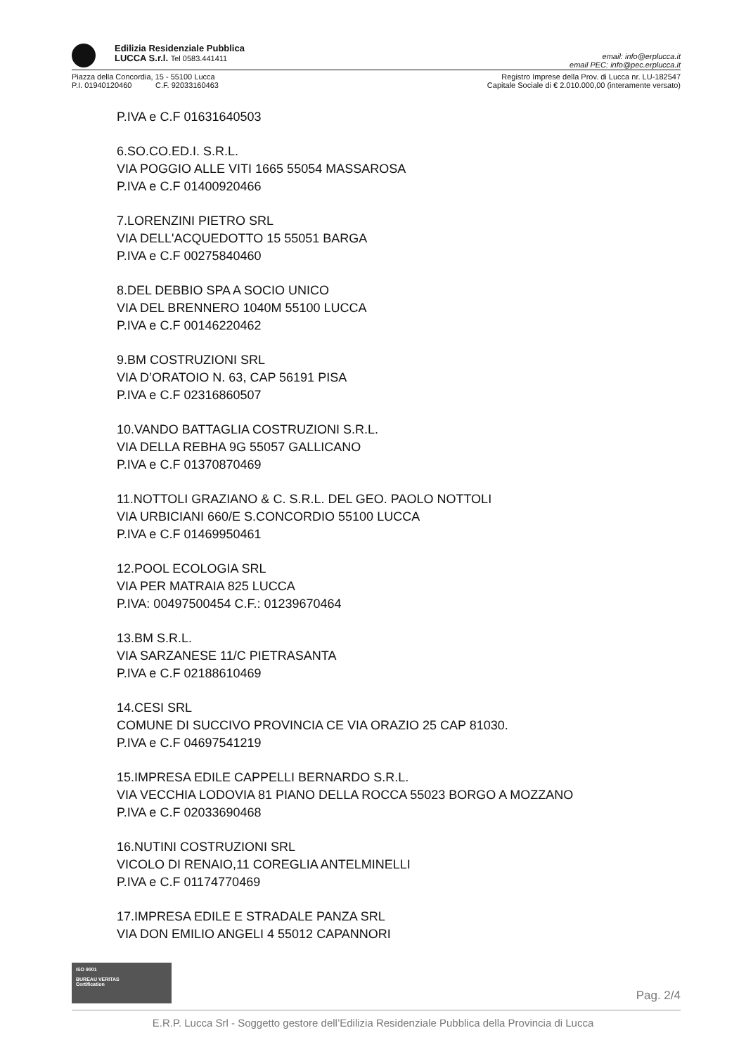Edilizia Residenziale Pubblica
LUCCA S.r.l. Tel 0583.441411
email: info@erplucca.it
email PEC: info@pec.erplucca.it
Piazza della Concordia, 15 - 55100 Lucca
P.I. 01940120460 C.F. 92033160463
Registro Imprese della Prov. di Lucca nr. LU-182547
Capitale Sociale di € 2.010.000,00 (interamente versato)
P.IVA e C.F 01631640503
6.SO.CO.ED.I. S.R.L.
VIA POGGIO ALLE VITI 1665 55054 MASSAROSA
P.IVA e C.F 01400920466
7.LORENZINI PIETRO SRL
VIA DELL'ACQUEDOTTO 15 55051 BARGA
P.IVA e C.F 00275840460
8.DEL DEBBIO SPA A SOCIO UNICO
VIA DEL BRENNERO 1040M 55100 LUCCA
P.IVA e C.F 00146220462
9.BM COSTRUZIONI SRL
VIA D’ORATOIO N. 63, CAP 56191 PISA
P.IVA e C.F 02316860507
10.VANDO BATTAGLIA COSTRUZIONI S.R.L.
VIA DELLA REBHA 9G 55057 GALLICANO
P.IVA e C.F 01370870469
11.NOTTOLI GRAZIANO & C. S.R.L. DEL GEO. PAOLO NOTTOLI
VIA URBICIANI 660/E S.CONCORDIO 55100 LUCCA
P.IVA e C.F 01469950461
12.POOL ECOLOGIA SRL
VIA PER MATRAIA 825 LUCCA
P.IVA: 00497500454 C.F.: 01239670464
13.BM S.R.L.
VIA SARZANESE 11/C PIETRASANTA
P.IVA e C.F 02188610469
14.CESI SRL
COMUNE DI SUCCIVO PROVINCIA CE VIA ORAZIO 25 CAP 81030.
P.IVA e C.F 04697541219
15.IMPRESA EDILE CAPPELLI BERNARDO S.R.L.
VIA VECCHIA LODOVIA 81 PIANO DELLA ROCCA 55023 BORGO A MOZZANO
P.IVA e C.F 02033690468
16.NUTINI COSTRUZIONI SRL
VICOLO DI RENAIO,11 COREGLIA ANTELMINELLI
P.IVA e C.F 01174770469
17.IMPRESA EDILE E STRADALE PANZA SRL
VIA DON EMILIO ANGELI 4 55012 CAPANNORI
ISO 9001
BUREAU VERITAS
Certification
Pag. 2/4
E.R.P. Lucca Srl - Soggetto gestore dell’Edilizia Residenziale Pubblica della Provincia di Lucca